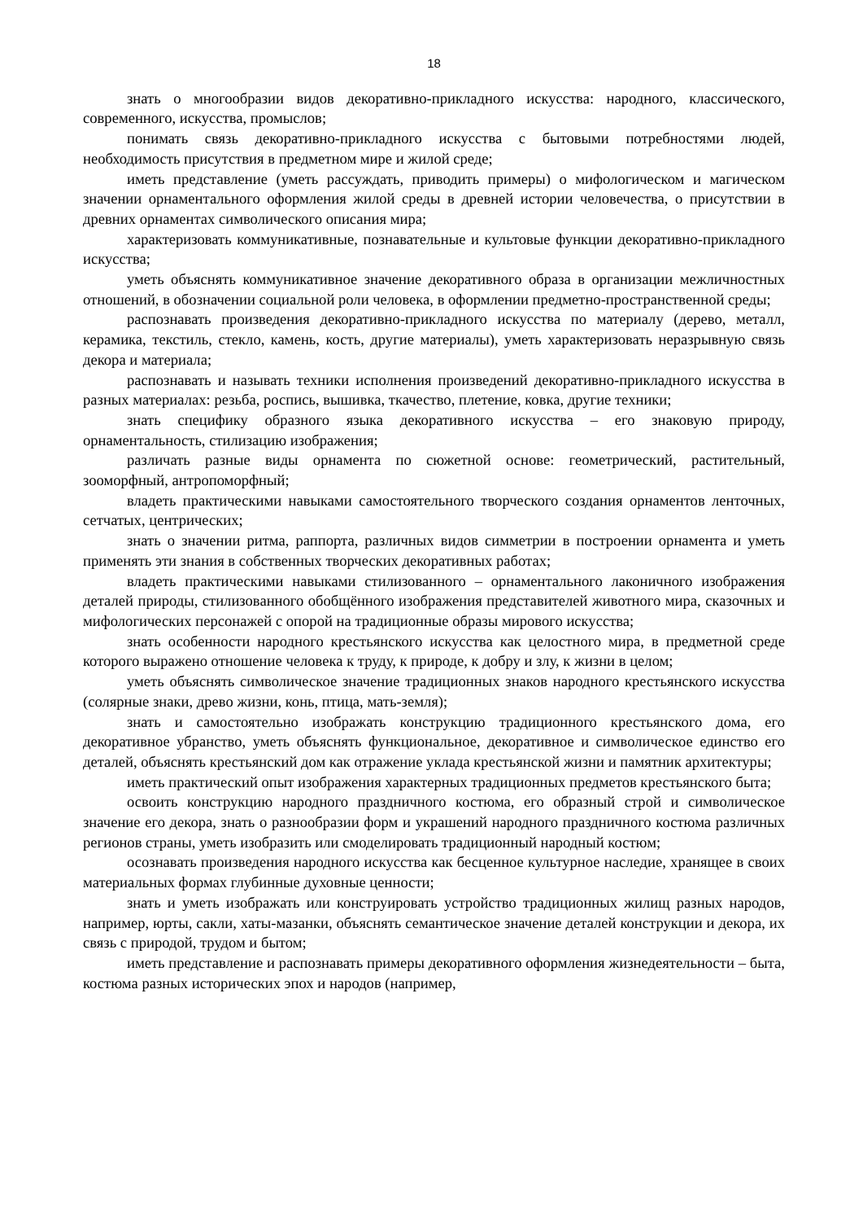18
знать о многообразии видов декоративно-прикладного искусства: народного, классического, современного, искусства, промыслов;
понимать связь декоративно-прикладного искусства с бытовыми потребностями людей, необходимость присутствия в предметном мире и жилой среде;
иметь представление (уметь рассуждать, приводить примеры) о мифологическом и магическом значении орнаментального оформления жилой среды в древней истории человечества, о присутствии в древних орнаментах символического описания мира;
характеризовать коммуникативные, познавательные и культовые функции декоративно-прикладного искусства;
уметь объяснять коммуникативное значение декоративного образа в организации межличностных отношений, в обозначении социальной роли человека, в оформлении предметно-пространственной среды;
распознавать произведения декоративно-прикладного искусства по материалу (дерево, металл, керамика, текстиль, стекло, камень, кость, другие материалы), уметь характеризовать неразрывную связь декора и материала;
распознавать и называть техники исполнения произведений декоративно-прикладного искусства в разных материалах: резьба, роспись, вышивка, ткачество, плетение, ковка, другие техники;
знать специфику образного языка декоративного искусства – его знаковую природу, орнаментальность, стилизацию изображения;
различать разные виды орнамента по сюжетной основе: геометрический, растительный, зооморфный, антропоморфный;
владеть практическими навыками самостоятельного творческого создания орнаментов ленточных, сетчатых, центрических;
знать о значении ритма, раппорта, различных видов симметрии в построении орнамента и уметь применять эти знания в собственных творческих декоративных работах;
владеть практическими навыками стилизованного – орнаментального лаконичного изображения деталей природы, стилизованного обобщённого изображения представителей животного мира, сказочных и мифологических персонажей с опорой на традиционные образы мирового искусства;
знать особенности народного крестьянского искусства как целостного мира, в предметной среде которого выражено отношение человека к труду, к природе, к добру и злу, к жизни в целом;
уметь объяснять символическое значение традиционных знаков народного крестьянского искусства (солярные знаки, древо жизни, конь, птица, мать-земля);
знать и самостоятельно изображать конструкцию традиционного крестьянского дома, его декоративное убранство, уметь объяснять функциональное, декоративное и символическое единство его деталей, объяснять крестьянский дом как отражение уклада крестьянской жизни и памятник архитектуры;
иметь практический опыт изображения характерных традиционных предметов крестьянского быта;
освоить конструкцию народного праздничного костюма, его образный строй и символическое значение его декора, знать о разнообразии форм и украшений народного праздничного костюма различных регионов страны, уметь изобразить или смоделировать традиционный народный костюм;
осознавать произведения народного искусства как бесценное культурное наследие, хранящее в своих материальных формах глубинные духовные ценности;
знать и уметь изображать или конструировать устройство традиционных жилищ разных народов, например, юрты, сакли, хаты-мазанки, объяснять семантическое значение деталей конструкции и декора, их связь с природой, трудом и бытом;
иметь представление и распознавать примеры декоративного оформления жизнедеятельности – быта, костюма разных исторических эпох и народов (например,